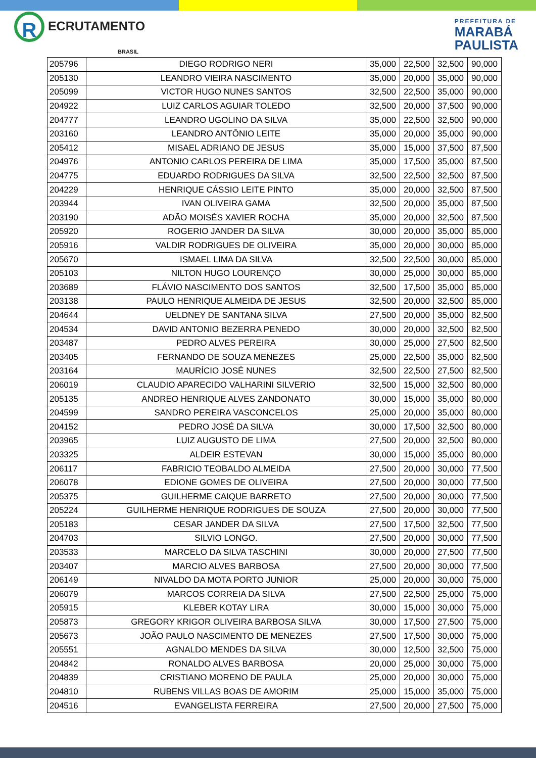R ECRUTAMENTO
BRASIL
PREFEITURA DE
MARABÁ
PAULISTA
| 205796 | DIEGO RODRIGO NERI | 35,000 | 22,500 | 32,500 | 90,000 |
| 205130 | LEANDRO VIEIRA NASCIMENTO | 35,000 | 20,000 | 35,000 | 90,000 |
| 205099 | VICTOR HUGO NUNES SANTOS | 32,500 | 22,500 | 35,000 | 90,000 |
| 204922 | LUIZ CARLOS AGUIAR TOLEDO | 32,500 | 20,000 | 37,500 | 90,000 |
| 204777 | LEANDRO UGOLINO DA SILVA | 35,000 | 22,500 | 32,500 | 90,000 |
| 203160 | LEANDRO ANTÔNIO LEITE | 35,000 | 20,000 | 35,000 | 90,000 |
| 205412 | MISAEL ADRIANO DE JESUS | 35,000 | 15,000 | 37,500 | 87,500 |
| 204976 | ANTONIO CARLOS PEREIRA DE LIMA | 35,000 | 17,500 | 35,000 | 87,500 |
| 204775 | EDUARDO RODRIGUES DA SILVA | 32,500 | 22,500 | 32,500 | 87,500 |
| 204229 | HENRIQUE CÁSSIO LEITE PINTO | 35,000 | 20,000 | 32,500 | 87,500 |
| 203944 | IVAN OLIVEIRA GAMA | 32,500 | 20,000 | 35,000 | 87,500 |
| 203190 | ADÃO MOISÉS XAVIER ROCHA | 35,000 | 20,000 | 32,500 | 87,500 |
| 205920 | ROGERIO JANDER DA SILVA | 30,000 | 20,000 | 35,000 | 85,000 |
| 205916 | VALDIR RODRIGUES DE OLIVEIRA | 35,000 | 20,000 | 30,000 | 85,000 |
| 205670 | ISMAEL LIMA DA SILVA | 32,500 | 22,500 | 30,000 | 85,000 |
| 205103 | NILTON HUGO LOURENÇO | 30,000 | 25,000 | 30,000 | 85,000 |
| 203689 | FLÁVIO NASCIMENTO DOS SANTOS | 32,500 | 17,500 | 35,000 | 85,000 |
| 203138 | PAULO HENRIQUE ALMEIDA DE JESUS | 32,500 | 20,000 | 32,500 | 85,000 |
| 204644 | UELDNEY DE SANTANA SILVA | 27,500 | 20,000 | 35,000 | 82,500 |
| 204534 | DAVID ANTONIO BEZERRA PENEDO | 30,000 | 20,000 | 32,500 | 82,500 |
| 203487 | PEDRO ALVES PEREIRA | 30,000 | 25,000 | 27,500 | 82,500 |
| 203405 | FERNANDO DE SOUZA MENEZES | 25,000 | 22,500 | 35,000 | 82,500 |
| 203164 | MAURÍCIO JOSÉ NUNES | 32,500 | 22,500 | 27,500 | 82,500 |
| 206019 | CLAUDIO APARECIDO VALHARINI SILVERIO | 32,500 | 15,000 | 32,500 | 80,000 |
| 205135 | ANDREO HENRIQUE ALVES ZANDONATO | 30,000 | 15,000 | 35,000 | 80,000 |
| 204599 | SANDRO PEREIRA VASCONCELOS | 25,000 | 20,000 | 35,000 | 80,000 |
| 204152 | PEDRO JOSÉ DA SILVA | 30,000 | 17,500 | 32,500 | 80,000 |
| 203965 | LUIZ AUGUSTO DE LIMA | 27,500 | 20,000 | 32,500 | 80,000 |
| 203325 | ALDEIR ESTEVAN | 30,000 | 15,000 | 35,000 | 80,000 |
| 206117 | FABRICIO TEOBALDO ALMEIDA | 27,500 | 20,000 | 30,000 | 77,500 |
| 206078 | EDIONE GOMES DE OLIVEIRA | 27,500 | 20,000 | 30,000 | 77,500 |
| 205375 | GUILHERME CAIQUE BARRETO | 27,500 | 20,000 | 30,000 | 77,500 |
| 205224 | GUILHERME HENRIQUE RODRIGUES DE SOUZA | 27,500 | 20,000 | 30,000 | 77,500 |
| 205183 | CESAR JANDER DA SILVA | 27,500 | 17,500 | 32,500 | 77,500 |
| 204703 | SILVIO LONGO. | 27,500 | 20,000 | 30,000 | 77,500 |
| 203533 | MARCELO DA SILVA TASCHINI | 30,000 | 20,000 | 27,500 | 77,500 |
| 203407 | MARCIO ALVES BARBOSA | 27,500 | 20,000 | 30,000 | 77,500 |
| 206149 | NIVALDO DA MOTA PORTO JUNIOR | 25,000 | 20,000 | 30,000 | 75,000 |
| 206079 | MARCOS CORREIA DA SILVA | 27,500 | 22,500 | 25,000 | 75,000 |
| 205915 | KLEBER KOTAY LIRA | 30,000 | 15,000 | 30,000 | 75,000 |
| 205873 | GREGORY KRIGOR OLIVEIRA BARBOSA SILVA | 30,000 | 17,500 | 27,500 | 75,000 |
| 205673 | JOÃO PAULO NASCIMENTO DE MENEZES | 27,500 | 17,500 | 30,000 | 75,000 |
| 205551 | AGNALDO MENDES DA SILVA | 30,000 | 12,500 | 32,500 | 75,000 |
| 204842 | RONALDO ALVES BARBOSA | 20,000 | 25,000 | 30,000 | 75,000 |
| 204839 | CRISTIANO MORENO DE PAULA | 25,000 | 20,000 | 30,000 | 75,000 |
| 204810 | RUBENS VILLAS BOAS DE AMORIM | 25,000 | 15,000 | 35,000 | 75,000 |
| 204516 | EVANGELISTA FERREIRA | 27,500 | 20,000 | 27,500 | 75,000 |